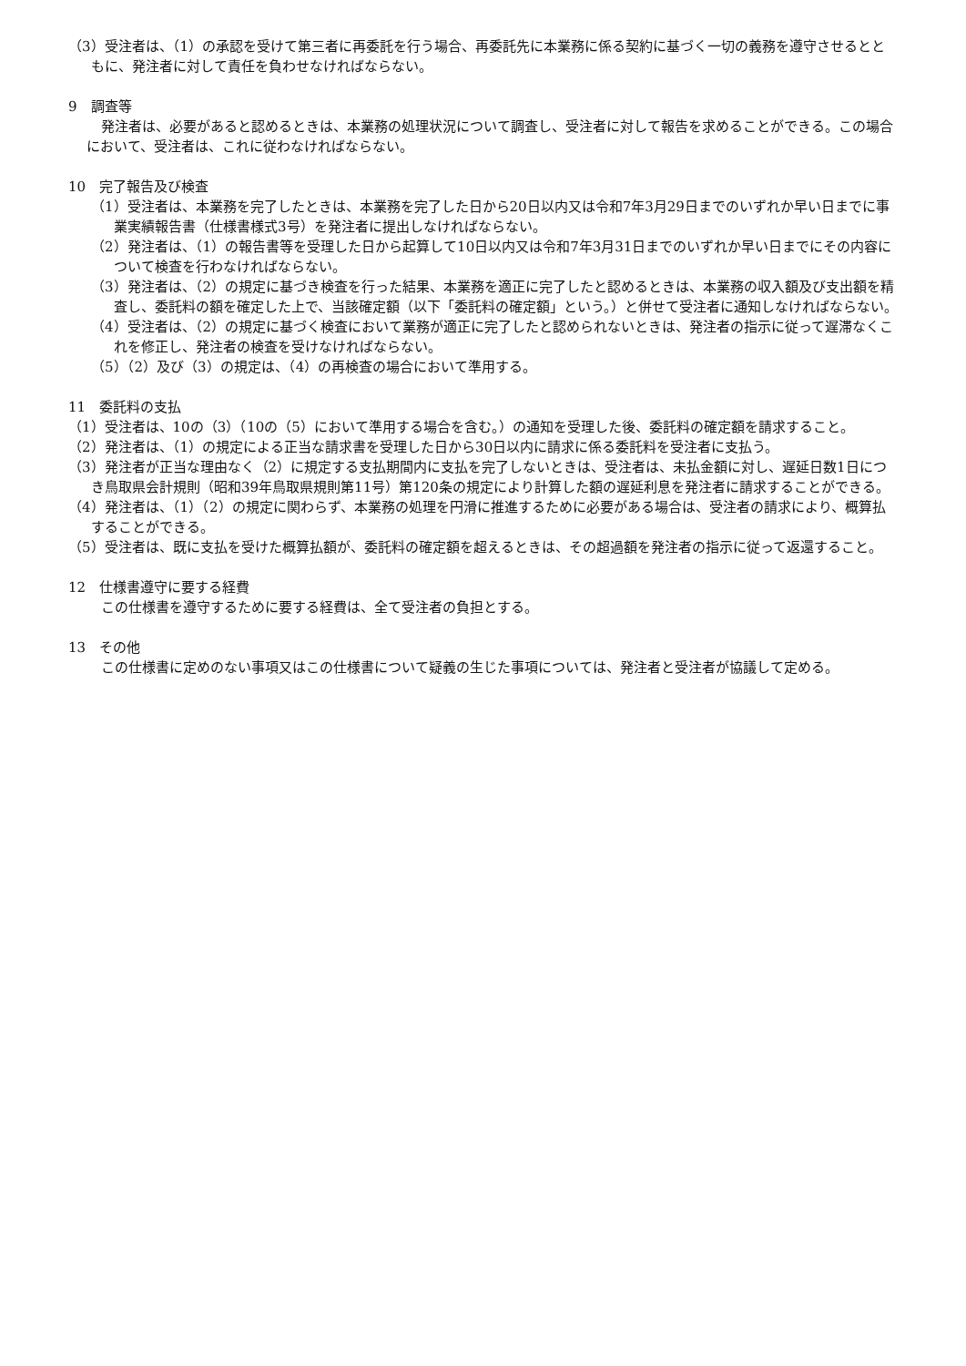（3）受注者は、（1）の承認を受けて第三者に再委託を行う場合、再委託先に本業務に係る契約に基づく一切の義務を遵守させるとともに、発注者に対して責任を負わせなければならない。
9　調査等
発注者は、必要があると認めるときは、本業務の処理状況について調査し、受注者に対して報告を求めることができる。この場合において、受注者は、これに従わなければならない。
10　完了報告及び検査
（1）受注者は、本業務を完了したときは、本業務を完了した日から20日以内又は令和7年3月29日までのいずれか早い日までに事業実績報告書（仕様書様式3号）を発注者に提出しなければならない。
（2）発注者は、（1）の報告書等を受理した日から起算して10日以内又は令和7年3月31日までのいずれか早い日までにその内容について検査を行わなければならない。
（3）発注者は、（2）の規定に基づき検査を行った結果、本業務を適正に完了したと認めるときは、本業務の収入額及び支出額を精査し、委託料の額を確定した上で、当該確定額（以下「委託料の確定額」という。）と併せて受注者に通知しなければならない。
（4）受注者は、（2）の規定に基づく検査において業務が適正に完了したと認められないときは、発注者の指示に従って遅滞なくこれを修正し、発注者の検査を受けなければならない。
（5）（2）及び（3）の規定は、（4）の再検査の場合において準用する。
11　委託料の支払
（1）受注者は、10の（3）（10の（5）において準用する場合を含む。）の通知を受理した後、委託料の確定額を請求すること。
（2）発注者は、（1）の規定による正当な請求書を受理した日から30日以内に請求に係る委託料を受注者に支払う。
（3）発注者が正当な理由なく（2）に規定する支払期間内に支払を完了しないときは、受注者は、未払金額に対し、遅延日数1日につき鳥取県会計規則（昭和39年鳥取県規則第11号）第120条の規定により計算した額の遅延利息を発注者に請求することができる。
（4）発注者は、（1）（2）の規定に関わらず、本業務の処理を円滑に推進するために必要がある場合は、受注者の請求により、概算払することができる。
（5）受注者は、既に支払を受けた概算払額が、委託料の確定額を超えるときは、その超過額を発注者の指示に従って返還すること。
12　仕様書遵守に要する経費
この仕様書を遵守するために要する経費は、全て受注者の負担とする。
13　その他
この仕様書に定めのない事項又はこの仕様書について疑義の生じた事項については、発注者と受注者が協議して定める。